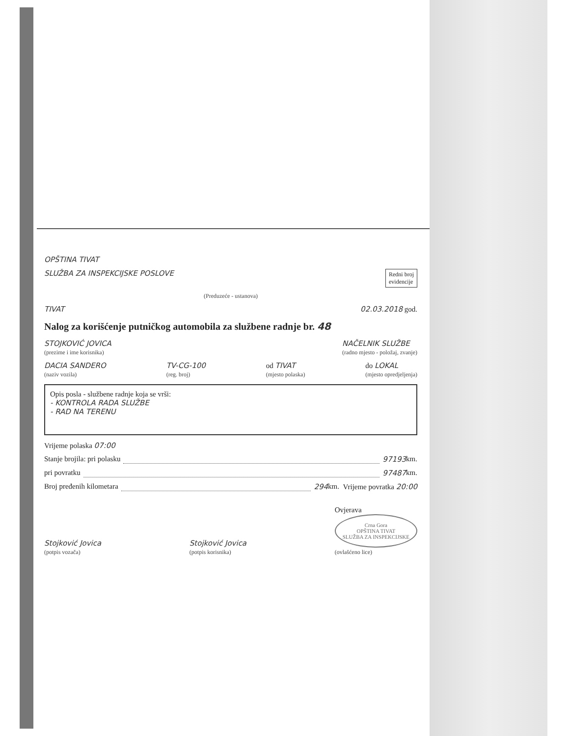OPŠTINA TIVAT
SLUŽBA ZA INSPEKCIJSKE POSLOVE Redni broj
evidencije
(Preduzeće - ustanova)
TIVAT 02.03.2018 god.
Nalog za korišćenje putničkog automobila za službene radnje br. 48
STOJKOVIĆ JOVICA
(prezime i ime korisnika) NAČELNIK SLUŽBE
(radno mjesto - položaj, zvanje)
DACIA SANDERO
(naziv vozila) TV-CG-100
(reg. broj) od TIVAT
(mjesto polaska) do LOKAL
(mjesto opredjeljenja)
Opis posla - službene radnje koja se vrši:
- KONTROLA RADA SLUŽBE
- RAD NA TERENU
Vrijeme polaska 07:00
Stanje brojila: pri polasku 97193 km.
pri povratku 97487 km.
Broj pređenih kilometara 294 km. Vrijeme povratka 20:00
Stojković Jovica
(potpis vozača) Stojković Jovica
(potpis korisnika) Ovjerava
Crna Gora
OPŠTINA TIVAT
SLUŽBA ZA INSPEKCIJSKE
(ovlašćeno lice)